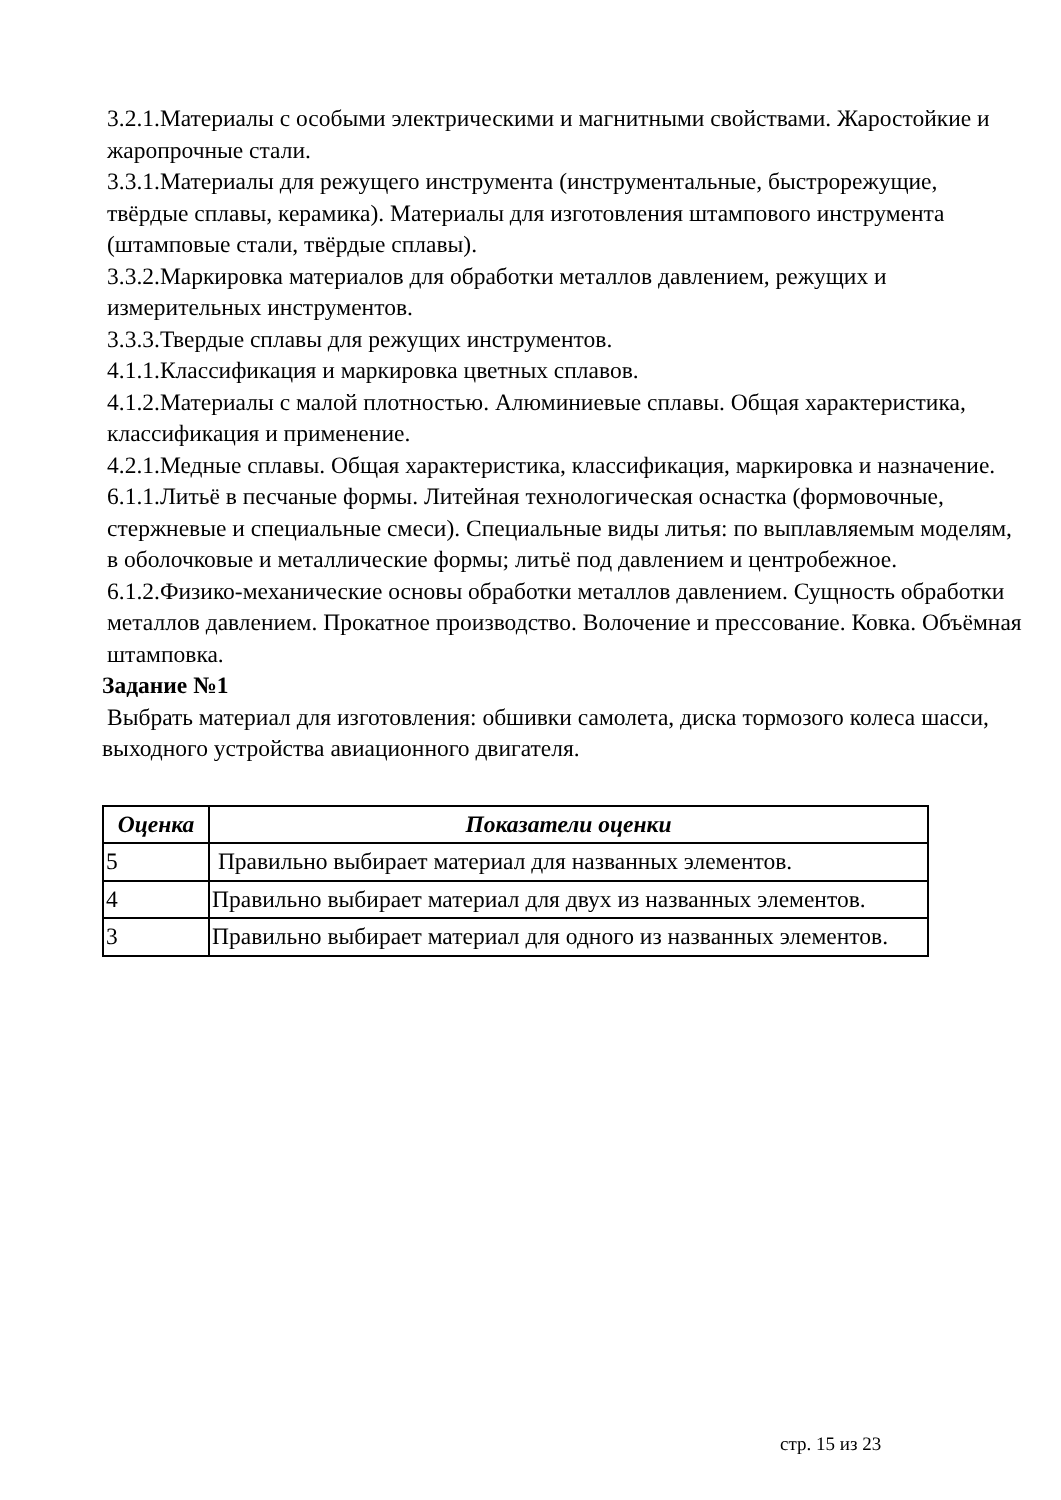3.2.1.Материалы с особыми электрическими и магнитными свойствами. Жаростойкие и жаропрочные стали.
3.3.1.Материалы для режущего инструмента (инструментальные, быстрорежущие, твёрдые сплавы, керамика). Материалы для изготовления штампового инструмента (штамповые стали, твёрдые сплавы).
3.3.2.Маркировка материалов для обработки металлов давлением, режущих и измерительных инструментов.
3.3.3.Твердые сплавы для режущих инструментов.
4.1.1.Классификация и маркировка цветных сплавов.
4.1.2.Материалы с малой плотностью. Алюминиевые сплавы. Общая характеристика, классификация и применение.
4.2.1.Медные сплавы. Общая характеристика, классификация, маркировка и назначение.
6.1.1.Литьё в песчаные формы. Литейная технологическая оснастка (формовочные, стержневые и специальные смеси). Специальные виды литья: по выплавляемым моделям, в оболочковые и металлические формы; литьё под давлением и центробежное.
6.1.2.Физико-механические основы обработки металлов давлением. Сущность обработки металлов давлением. Прокатное производство. Волочение и прессование. Ковка. Объёмная штамповка.
Задание №1
Выбрать материал для изготовления: обшивки самолета, диска тормозого колеса шасси, выходного устройства авиационного двигателя.
| Оценка | Показатели оценки |
| --- | --- |
| 5 | Правильно выбирает материал для названных элементов. |
| 4 | Правильно выбирает материал для двух из названных элементов. |
| 3 | Правильно выбирает материал для одного из названных элементов. |
стр. 15 из 23